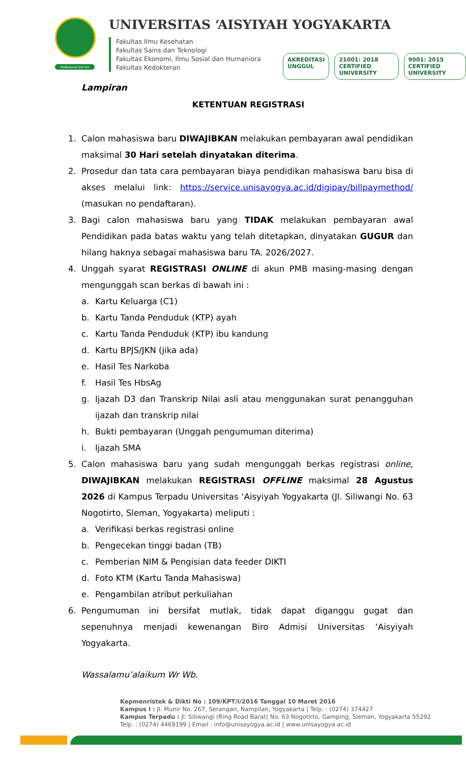Profesional-Qur'ani
UNIVERSITAS ‘AISYIYAH YOGYAKARTA
Fakultas Ilmu Kesehatan
Fakultas Sains dan Teknologi
Fakultas Ekonomi, Ilmu Sosial dan Humaniora
Fakultas Kedokteran
AKREDITASI UNGGUL 21001: 2018 CERTIFIED UNIVERSITY
9001: 2015 CERTIFIED UNIVERSITY
Lampiran
KETENTUAN REGISTRASI
1. Calon mahasiswa baru DIWAJIBKAN melakukan pembayaran awal pendidikan maksimal 30 Hari setelah dinyatakan diterima.
2. Prosedur dan tata cara pembayaran biaya pendidikan mahasiswa baru bisa di akses melalui link: https://service.unisayogya.ac.id/digipay/billpaymethod/ (masukan no pendaftaran).
3. Bagi calon mahasiswa baru yang TIDAK melakukan pembayaran awal Pendidikan pada batas waktu yang telah ditetapkan, dinyatakan GUGUR dan hilang haknya sebagai mahasiswa baru TA. 2026/2027.
4. Unggah syarat REGISTRASI ONLINE di akun PMB masing-masing dengan mengunggah scan berkas di bawah ini :
a. Kartu Keluarga (C1)
b. Kartu Tanda Penduduk (KTP) ayah
c. Kartu Tanda Penduduk (KTP) ibu kandung
d. Kartu BPJS/JKN (jika ada)
e. Hasil Tes Narkoba
f. Hasil Tes HbsAg
g. Ijazah D3 dan Transkrip Nilai asli atau menggunakan surat penangguhan ijazah dan transkrip nilai
h. Bukti pembayaran (Unggah pengumuman diterima)
i. Ijazah SMA
5. Calon mahasiswa baru yang sudah mengunggah berkas registrasi online, DIWAJIBKAN melakukan REGISTRASI OFFLINE maksimal 28 Agustus 2026 di Kampus Terpadu Universitas ‘Aisyiyah Yogyakarta (Jl. Siliwangi No. 63 Nogotirto, Sleman, Yogyakarta) meliputi :
a. Verifikasi berkas registrasi online
b. Pengecekan tinggi badan (TB)
c. Pemberian NIM & Pengisian data feeder DIKTI
d. Foto KTM (Kartu Tanda Mahasiswa)
e. Pengambilan atribut perkuliahan
6. Pengumuman ini bersifat mutlak, tidak dapat diganggu gugat dan sepenuhnya menjadi kewenangan Biro Admisi Universitas ‘Aisyiyah Yogyakarta.
Wassalamu’alaikum Wr Wb.
Kepmenristek & Dikti No : 109/KPT/I/2016 Tanggal 10 Maret 2016
Kampus I : Jl. Munir No. 267, Serangan, Nampilan, Yogyakarta | Telp. : (0274) 374427
Kampus Terpadu : Jl. Siliwangi (Ring Road Barat) No. 63 Nogotirto, Gamping, Sleman, Yogyakarta 55292
Telp. : (0274) 4469199 | Email : info@unisayogya.ac.id | www.unisayogya.ac.id